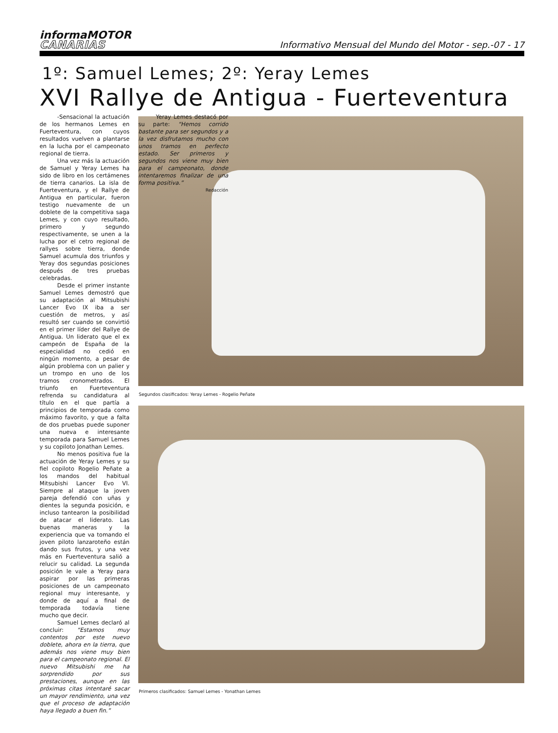informaMOTOR
CANARIAS
Informativo Mensual del Mundo del Motor - sep.-07 - 17
1º: Samuel Lemes; 2º: Yeray Lemes
XVI Rallye de Antigua - Fuerteventura
Yeray Lemes destacó por su parte: “Hemos corrido bastante para ser segundos y a la vez disfrutamos mucho con unos tramos en perfecto estado. Ser primeros y segundos nos viene muy bien para el campeonato, donde intentaremos finalizar de una forma positiva.”
Redacción
Segundos clasificados: Yeray Lemes - Rogelio Peñate
Primeros clasificados: Samuel Lemes - Yonathan Lemes
-Sensacional la actuación de los hermanos Lemes en Fuerteventura, con cuyos resultados vuelven a plantarse en la lucha por el campeonato regional de tierra.
Una vez más la actuación de Samuel y Yeray Lemes ha sido de libro en los certámenes de tierra canarios. La isla de Fuerteventura, y el Rallye de Antigua en particular, fueron testigo nuevamente de un doblete de la competitiva saga Lemes, y con cuyo resultado, primero y segundo respectivamente, se unen a la lucha por el cetro regional de rallyes sobre tierra, donde Samuel acumula dos triunfos y Yeray dos segundas posiciones después de tres pruebas celebradas.
Desde el primer instante Samuel Lemes demostró que su adaptación al Mitsubishi Lancer Evo IX iba a ser cuestión de metros, y así resultó ser cuando se convirtió en el primer líder del Rallye de Antigua. Un liderato que el ex campeón de España de la especialidad no cedió en ningún momento, a pesar de algún problema con un palier y un trompo en uno de los tramos cronometrados. El triunfo en Fuerteventura refrenda su candidatura al título en el que partía a principios de temporada como máximo favorito, y que a falta de dos pruebas puede suponer una nueva e interesante temporada para Samuel Lemes y su copiloto Jonathan Lemes.
No menos positiva fue la actuación de Yeray Lemes y su fiel copiloto Rogelio Peñate a los mandos del habitual Mitsubishi Lancer Evo VI. Siempre al ataque la joven pareja defendió con uñas y dientes la segunda posición, e incluso tantearon la posibilidad de atacar el liderato. Las buenas maneras y la experiencia que va tomando el joven piloto lanzaroteño están dando sus frutos, y una vez más en Fuerteventura salió a relucir su calidad. La segunda posición le vale a Yeray para aspirar por las primeras posiciones de un campeonato regional muy interesante, y donde de aquí a final de temporada todavía tiene mucho que decir.
Samuel Lemes declaró al concluir: “Estamos muy contentos por este nuevo doblete, ahora en la tierra, que además nos viene muy bien para el campeonato regional. El nuevo Mitsubishi me ha sorprendido por sus prestaciones, aunque en las próximas citas intentaré sacar un mayor rendimiento, una vez que el proceso de adaptación haya llegado a buen fin.”